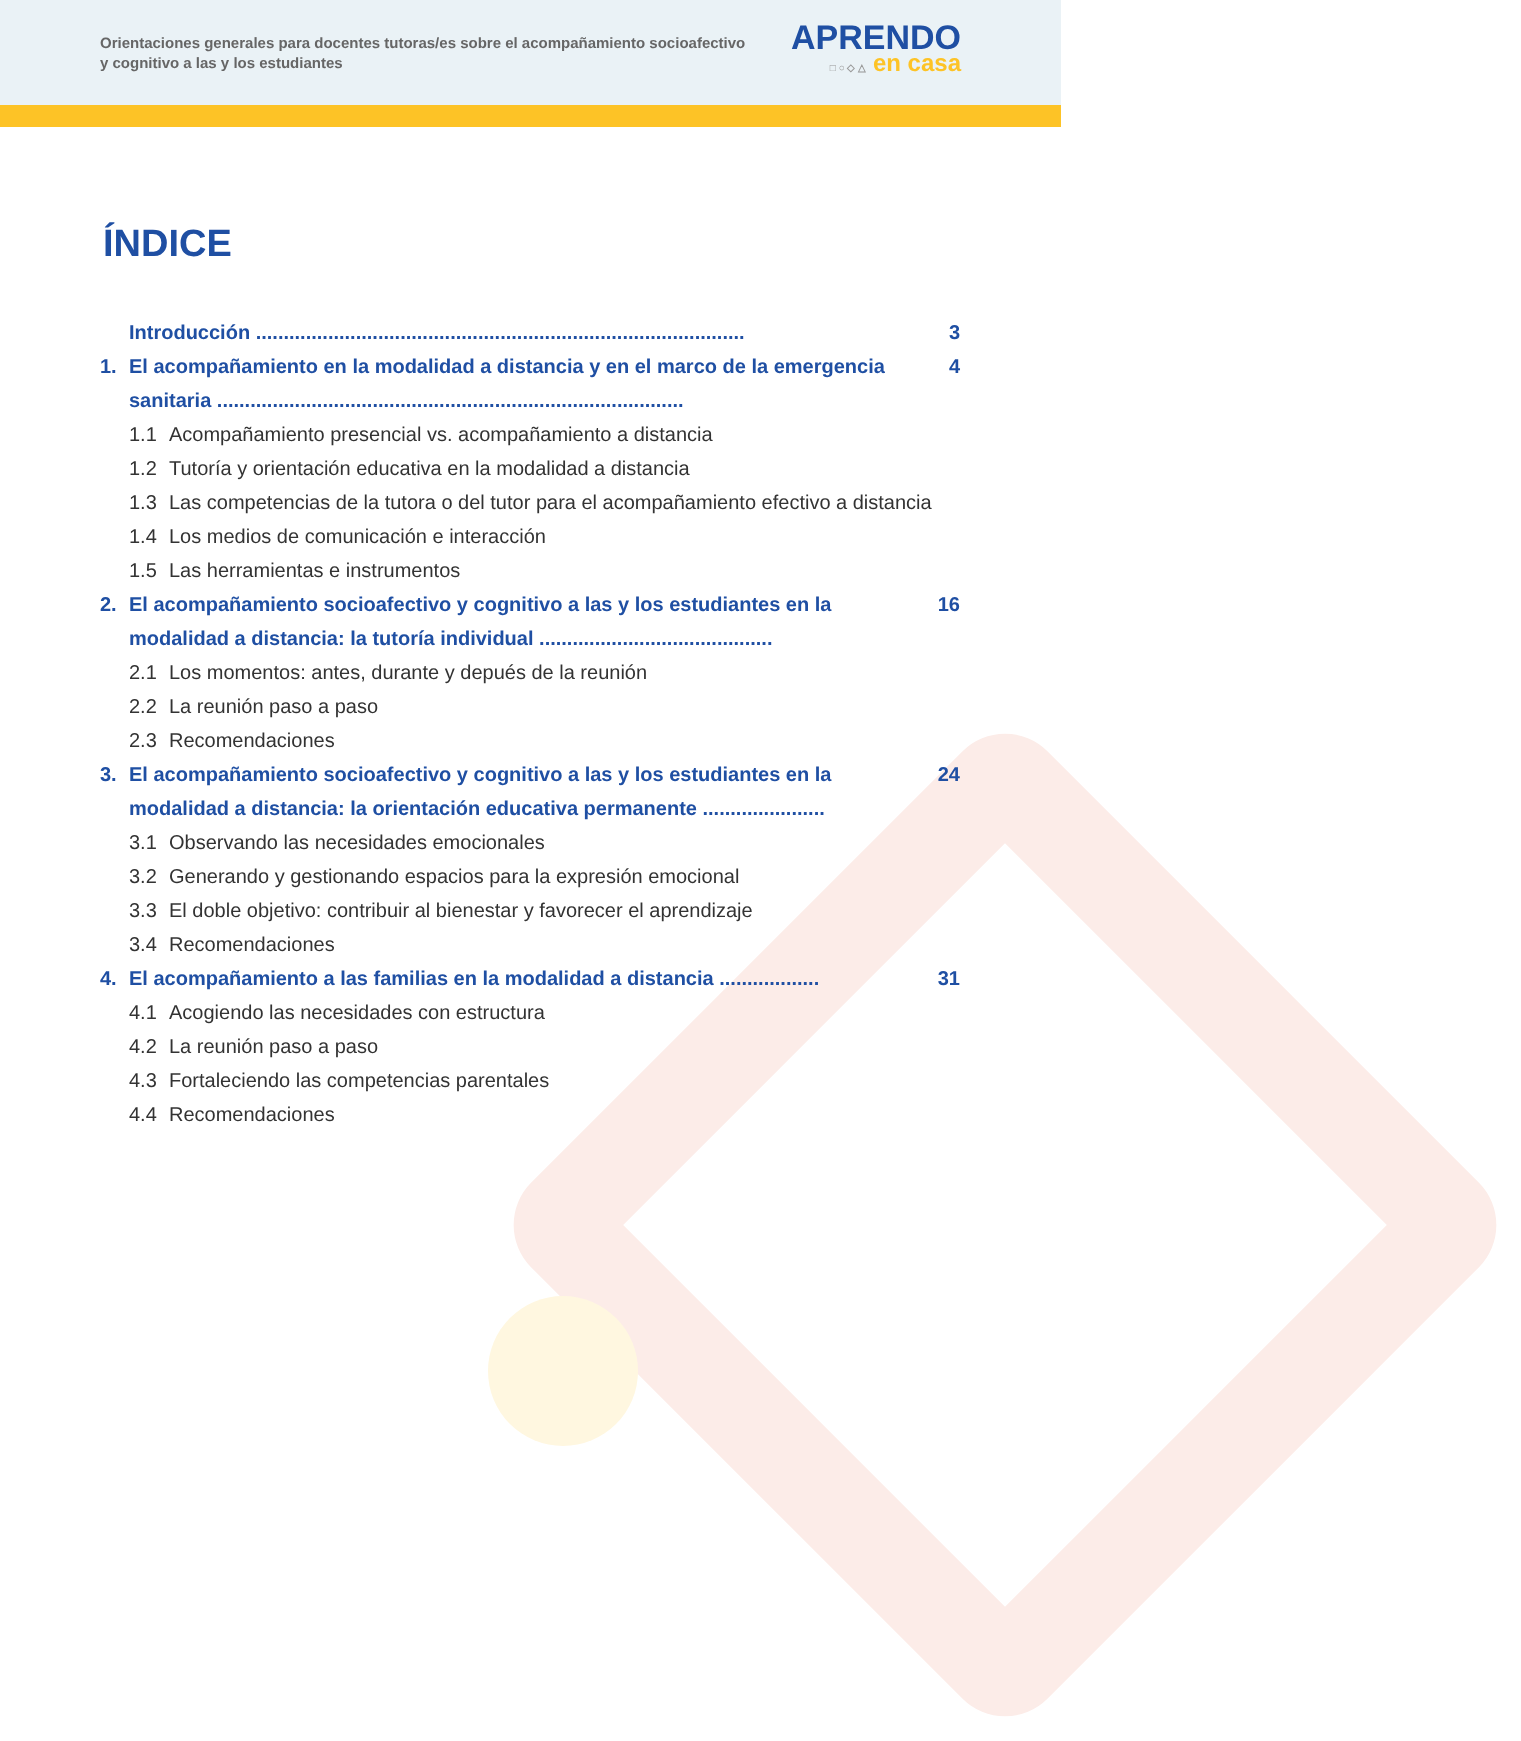Orientaciones generales para docentes tutoras/es sobre el acompañamiento socioafectivo y cognitivo a las y los estudiantes
APRENDO
□ ○ ◇ △ en casa
ÍNDICE
Introducción ........................................................................................ 3
1. El acompañamiento en la modalidad a distancia y en el marco de la emergencia sanitaria .................................................................................... 4
1.1 Acompañamiento presencial vs. acompañamiento a distancia
1.2 Tutoría y orientación educativa en la modalidad a distancia
1.3 Las competencias de la tutora o del tutor para el acompañamiento efectivo a distancia
1.4 Los medios de comunicación e interacción
1.5 Las herramientas e instrumentos
2. El acompañamiento socioafectivo y cognitivo a las y los estudiantes en la modalidad a distancia: la tutoría individual .......................................... 16
2.1 Los momentos: antes, durante y depués de la reunión
2.2 La reunión paso a paso
2.3 Recomendaciones
3. El acompañamiento socioafectivo y cognitivo a las y los estudiantes en la modalidad a distancia: la orientación educativa permanente ...................... 24
3.1 Observando las necesidades emocionales
3.2 Generando y gestionando espacios para la expresión emocional
3.3 El doble objetivo: contribuir al bienestar y favorecer el aprendizaje
3.4 Recomendaciones
4. El acompañamiento a las familias en la modalidad a distancia .................. 31
4.1 Acogiendo las necesidades con estructura
4.2 La reunión paso a paso
4.3 Fortaleciendo las competencias parentales
4.4 Recomendaciones